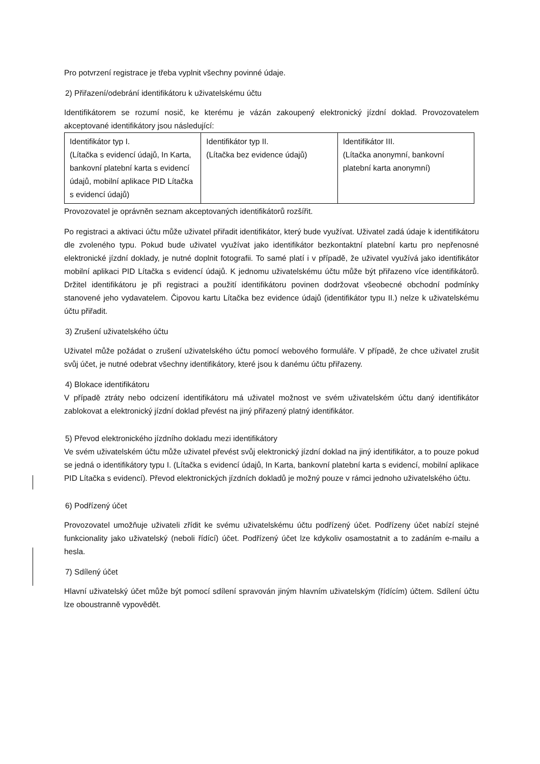Pro potvrzení registrace je třeba vyplnit všechny povinné údaje.
2) Přiřazení/odebrání identifikátoru k uživatelskému účtu
Identifikátorem se rozumí nosič, ke kterému je vázán zakoupený elektronický jízdní doklad. Provozovatelem akceptované identifikátory jsou následující:
| Identifikátor typ I. (Lítačka s evidencí údajů, In Karta, bankovní platební karta s evidencí údajů, mobilní aplikace PID Lítačka s evidencí údajů) | Identifikátor typ II. (Lítačka bez evidence údajů) | Identifikátor III. (Lítačka anonymní, bankovní platební karta anonymní) |
Provozovatel je oprávněn seznam akceptovaných identifikátorů rozšířit.
Po registraci a aktivaci účtu může uživatel přiřadit identifikátor, který bude využívat. Uživatel zadá údaje k identifikátoru dle zvoleného typu. Pokud bude uživatel využívat jako identifikátor bezkontaktní platební kartu pro nepřenosné elektronické jízdní doklady, je nutné doplnit fotografii. To samé platí i v případě, že uživatel využívá jako identifikátor mobilní aplikaci PID Lítačka s evidencí údajů. K jednomu uživatelskému účtu může být přiřazeno více identifikátorů. Držitel identifikátoru je při registraci a použití identifikátoru povinen dodržovat všeobecné obchodní podmínky stanovené jeho vydavatelem. Čipovou kartu Lítačka bez evidence údajů (identifikátor typu II.) nelze k uživatelskému účtu přiřadit.
3) Zrušení uživatelského účtu
Uživatel může požádat o zrušení uživatelského účtu pomocí webového formuláře. V případě, že chce uživatel zrušit svůj účet, je nutné odebrat všechny identifikátory, které jsou k danému účtu přiřazeny.
4) Blokace identifikátoru
V případě ztráty nebo odcizení identifikátoru má uživatel možnost ve svém uživatelském účtu daný identifikátor zablokovat a elektronický jízdní doklad převést na jiný přiřazený platný identifikátor.
5) Převod elektronického jízdního dokladu mezi identifikátory
Ve svém uživatelském účtu může uživatel převést svůj elektronický jízdní doklad na jiný identifikátor, a to pouze pokud se jedná o identifikátory typu I. (Lítačka s evidencí údajů, In Karta, bankovní platební karta s evidencí, mobilní aplikace PID Lítačka s evidencí). Převod elektronických jízdních dokladů je možný pouze v rámci jednoho uživatelského účtu.
6) Podřízený účet
Provozovatel umožňuje uživateli zřídit ke svému uživatelskému účtu podřízený účet. Podřízeny účet nabízí stejné funkcionality jako uživatelský (neboli řídící) účet. Podřízený účet lze kdykoliv osamostatnit a to zadáním e-mailu a hesla.
7) Sdílený účet
Hlavní uživatelský účet může být pomocí sdílení spravován jiným hlavním uživatelským (řídícím) účtem. Sdílení účtu lze oboustranně vypovědět.